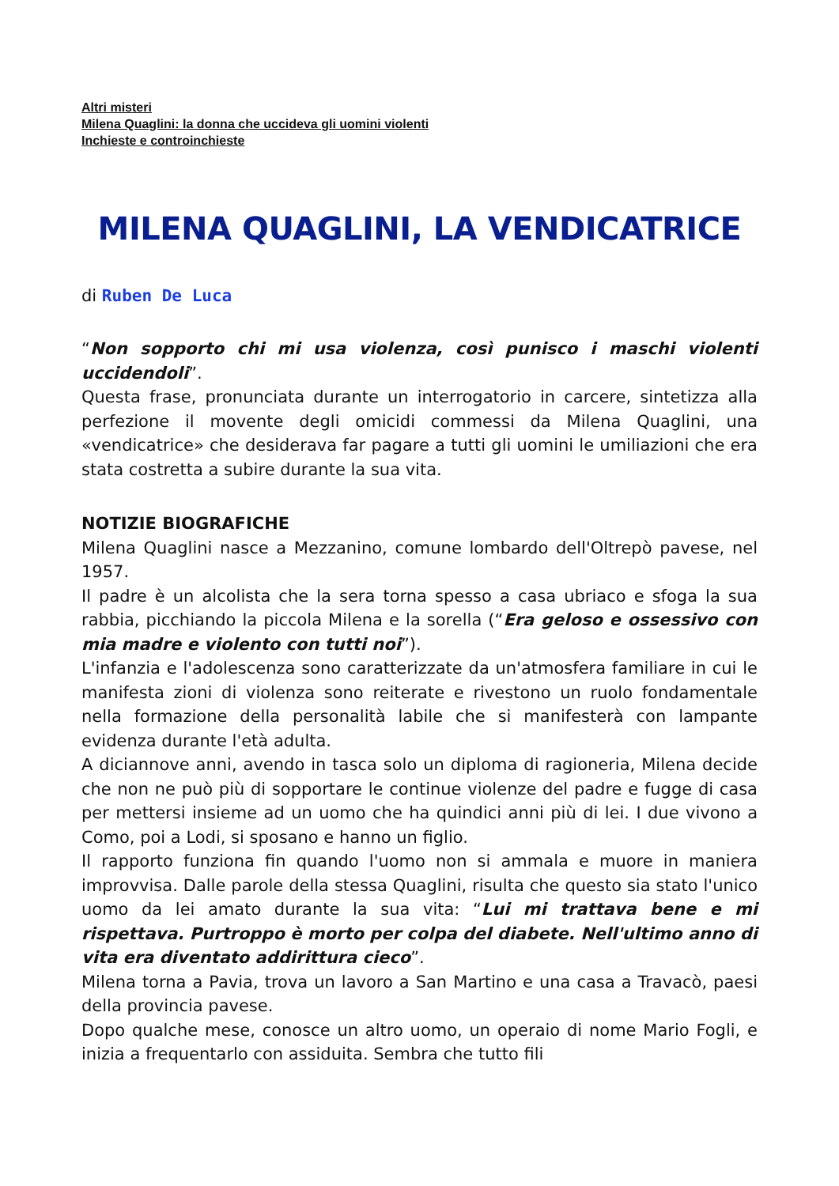Altri misteri
Milena Quaglini: la donna che uccideva gli uomini violenti
Inchieste e controinchieste
MILENA QUAGLINI, LA VENDICATRICE
di Ruben De Luca
“Non sopporto chi mi usa violenza, così punisco i maschi violenti uccidendoli”.
Questa frase, pronunciata durante un interrogatorio in carcere, sintetizza alla perfezione il movente degli omicidi commessi da Milena Quaglini, una «vendicatrice» che desiderava far pagare a tutti gli uomini le umiliazioni che era stata costretta a subire durante la sua vita.
NOTIZIE BIOGRAFICHE
Milena Quaglini nasce a Mezzanino, comune lombardo dell'Oltrepò pavese, nel 1957.
Il padre è un alcolista che la sera torna spesso a casa ubriaco e sfoga la sua rabbia, picchiando la piccola Milena e la sorella (“Era geloso e ossessivo con mia madre e violento con tutti noi”).
L'infanzia e l'adolescenza sono caratterizzate da un'atmosfera familiare in cui le manifesta zioni di violenza sono reiterate e rivestono un ruolo fondamentale nella formazione della personalità labile che si manifesterà con lampante evidenza durante l'età adulta.
A diciannove anni, avendo in tasca solo un diploma di ragioneria, Milena decide che non ne può più di sopportare le continue violenze del padre e fugge di casa per mettersi insieme ad un uomo che ha quindici anni più di lei. I due vivono a Como, poi a Lodi, si sposano e hanno un figlio.
Il rapporto funziona fin quando l'uomo non si ammala e muore in maniera improvvisa. Dalle parole della stessa Quaglini, risulta che questo sia stato l'unico uomo da lei amato durante la sua vita: “Lui mi trattava bene e mi rispettava. Purtroppo è morto per colpa del diabete. Nell'ultimo anno di vita era diventato addirittura cieco”.
Milena torna a Pavia, trova un lavoro a San Martino e una casa a Travacò, paesi della provincia pavese.
Dopo qualche mese, conosce un altro uomo, un operaio di nome Mario Fogli, e inizia a frequentarlo con assiduita. Sembra che tutto fili